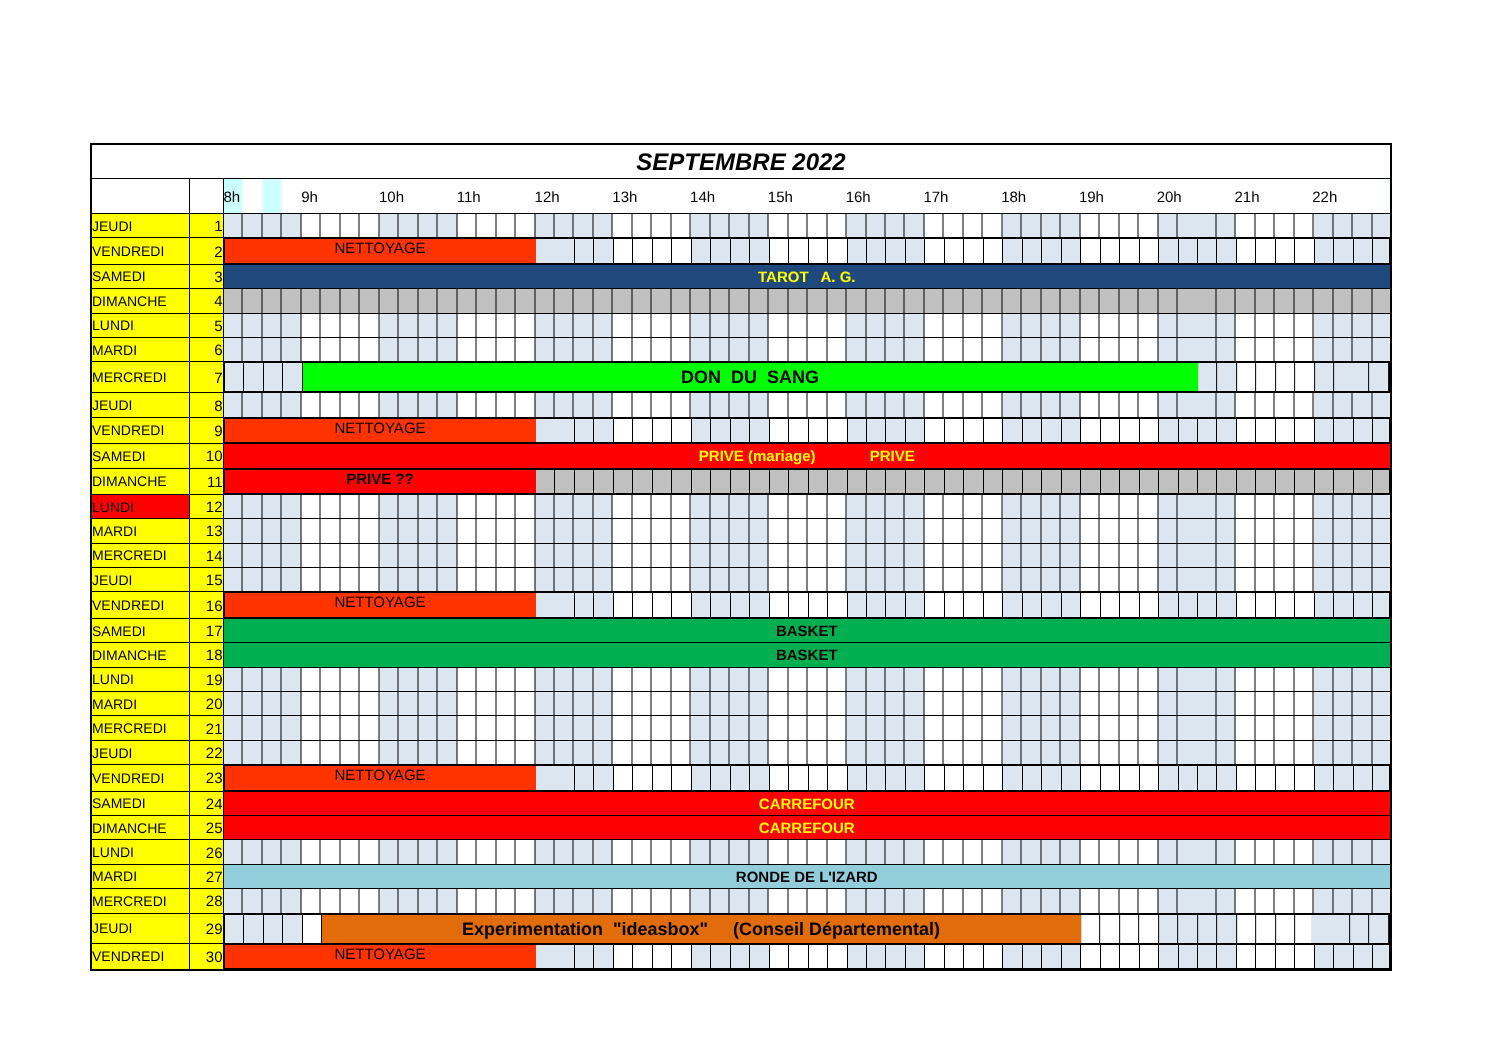| SEPTEMBRE 2022 | | |
| | | 8h 9h 10h 11h 12h 13h 14h 15h 16h 17h 18h 19h 20h 21h 22h |
| JEUDI | 1 | |
| VENDREDI | 2 | NETTOYAGE |
| SAMEDI | 3 | TAROT A. G. |
| DIMANCHE | 4 | |
| LUNDI | 5 | |
| MARDI | 6 | |
| MERCREDI | 7 | DON DU SANG |
| JEUDI | 8 | |
| VENDREDI | 9 | NETTOYAGE |
| SAMEDI | 10 | PRIVE (mariage) PRIVE |
| DIMANCHE | 11 | PRIVE ?? |
| LUNDI | 12 | |
| MARDI | 13 | |
| MERCREDI | 14 | |
| JEUDI | 15 | |
| VENDREDI | 16 | NETTOYAGE |
| SAMEDI | 17 | BASKET |
| DIMANCHE | 18 | BASKET |
| LUNDI | 19 | |
| MARDI | 20 | |
| MERCREDI | 21 | |
| JEUDI | 22 | |
| VENDREDI | 23 | NETTOYAGE |
| SAMEDI | 24 | CARREFOUR |
| DIMANCHE | 25 | CARREFOUR |
| LUNDI | 26 | |
| MARDI | 27 | RONDE DE L'IZARD |
| MERCREDI | 28 | |
| JEUDI | 29 | Experimentation "ideasbox" (Conseil Départemental) |
| VENDREDI | 30 | NETTOYAGE |